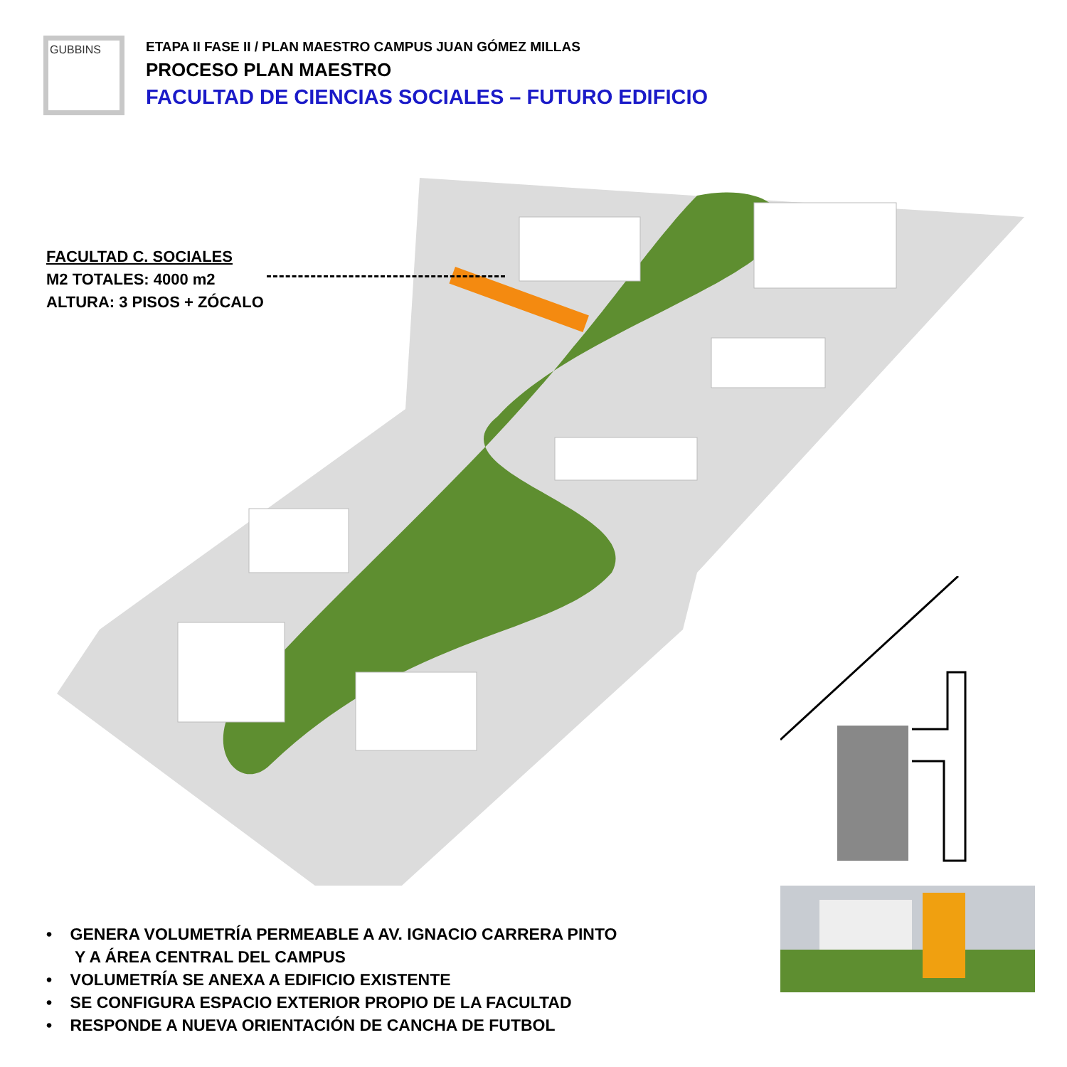GUBBINS
ETAPA II FASE II / PLAN MAESTRO CAMPUS JUAN GÓMEZ MILLAS
PROCESO PLAN MAESTRO
FACULTAD DE CIENCIAS SOCIALES – FUTURO EDIFICIO
FACULTAD C. SOCIALES
M2 TOTALES: 4000 m2
ALTURA: 3 PISOS + ZÓCALO
• GENERA VOLUMETRÍA PERMEABLE A AV. IGNACIO CARRERA PINTO
Y A ÁREA CENTRAL DEL CAMPUS
• VOLUMETRÍA SE ANEXA A EDIFICIO EXISTENTE
• SE CONFIGURA ESPACIO EXTERIOR PROPIO DE LA FACULTAD
• RESPONDE A NUEVA ORIENTACIÓN DE CANCHA DE FUTBOL